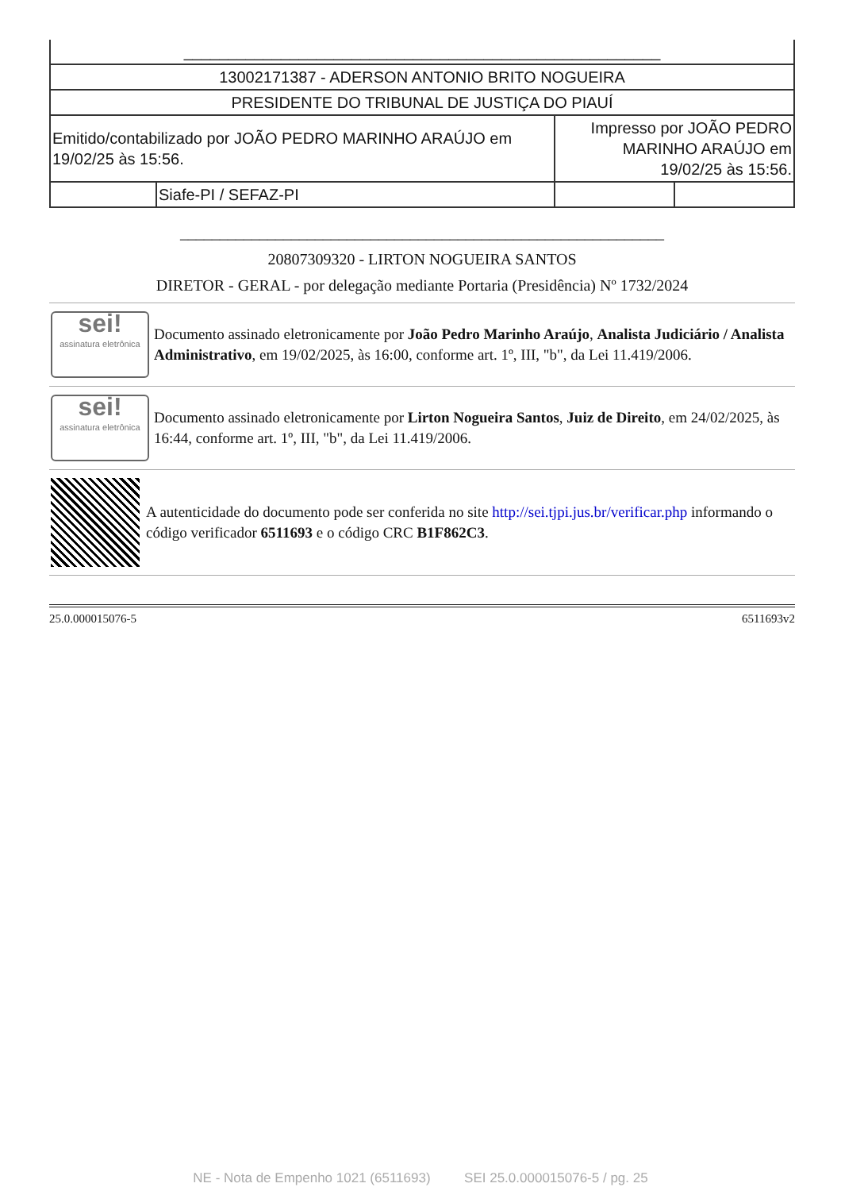| ______________________________________________________ | | | |
| 13002171387 - ADERSON ANTONIO BRITO NOGUEIRA | | | |
| PRESIDENTE DO TRIBUNAL DE JUSTIÇA DO PIAUÍ | | | |
| Emitido/contabilizado por JOÃO PEDRO MARINHO ARAÚJO em 19/02/25 às 15:56. | | Impresso por JOÃO PEDRO MARINHO ARAÚJO em 19/02/25 às 15:56. | |
| | Siafe-PI / SEFAZ-PI | | |
_____________________________________________________________
20807309320 - LIRTON NOGUEIRA SANTOS
DIRETOR - GERAL - por delegação mediante Portaria (Presidência) Nº 1732/2024
sei!
assinatura eletrônica
Documento assinado eletronicamente por João Pedro Marinho Araújo, Analista Judiciário / Analista Administrativo, em 19/02/2025, às 16:00, conforme art. 1º, III, "b", da Lei 11.419/2006.
sei!
assinatura eletrônica
Documento assinado eletronicamente por Lirton Nogueira Santos, Juiz de Direito, em 24/02/2025, às 16:44, conforme art. 1º, III, "b", da Lei 11.419/2006.
A autenticidade do documento pode ser conferida no site http://sei.tjpi.jus.br/verificar.php informando o código verificador 6511693 e o código CRC B1F862C3.
25.0.000015076-5 6511693v2
NE - Nota de Empenho 1021 (6511693) SEI 25.0.000015076-5 / pg. 25